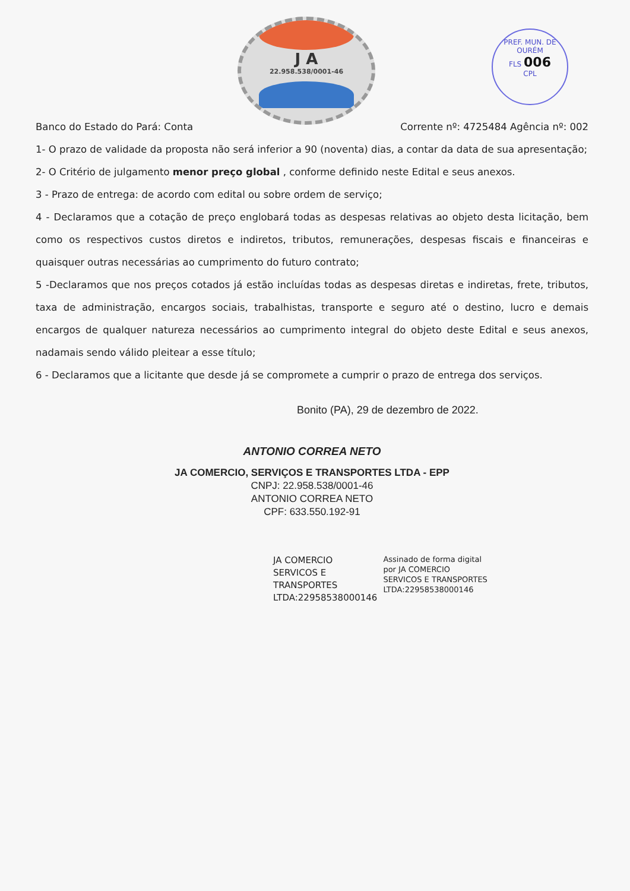J A
22.958.538/0001-46
PREF. MUN. DE OURÉM
FLS 006
CPL
Banco do Estado do Pará: Conta Corrente nº: 4725484 Agência nº: 002
1- O prazo de validade da proposta não será inferior a 90 (noventa) dias, a contar da data de sua apresentação;
2- O Critério de julgamento menor preço global , conforme definido neste Edital e seus anexos.
3 - Prazo de entrega: de acordo com edital ou sobre ordem de serviço;
4 - Declaramos que a cotação de preço englobará todas as despesas relativas ao objeto desta licitação, bem como os respectivos custos diretos e indiretos, tributos, remunerações, despesas fiscais e financeiras e quaisquer outras necessárias ao cumprimento do futuro contrato;
5 -Declaramos que nos preços cotados já estão incluídas todas as despesas diretas e indiretas, frete, tributos, taxa de administração, encargos sociais, trabalhistas, transporte e seguro até o destino, lucro e demais encargos de qualquer natureza necessários ao cumprimento integral do objeto deste Edital e seus anexos, nadamais sendo válido pleitear a esse título;
6 - Declaramos que a licitante que desde já se compromete a cumprir o prazo de entrega dos serviços.
Bonito (PA), 29 de dezembro de 2022.
ANTONIO CORREA NETO
JA COMERCIO, SERVIÇOS E TRANSPORTES LTDA - EPP
CNPJ: 22.958.538/0001-46
ANTONIO CORREA NETO
CPF: 633.550.192-91
JA COMERCIO
SERVICOS E
TRANSPORTES
LTDA:22958538000146
Assinado de forma digital
por JA COMERCIO
SERVICOS E TRANSPORTES
LTDA:22958538000146